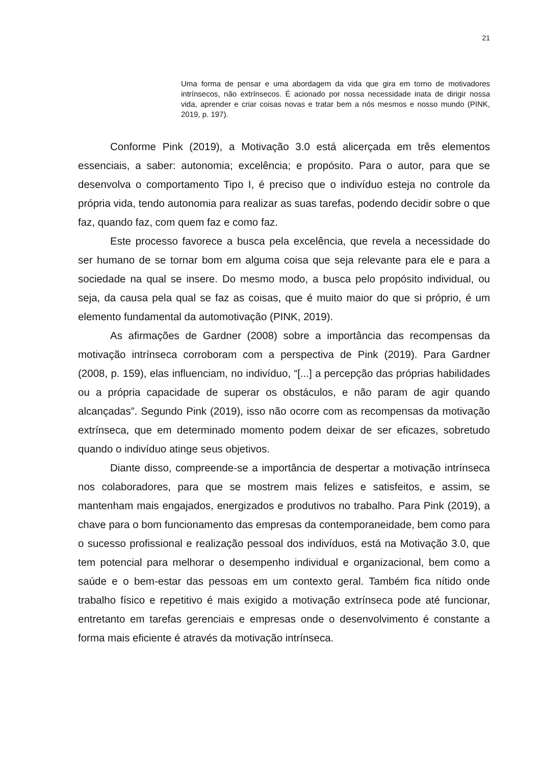21
Uma forma de pensar e uma abordagem da vida que gira em torno de motivadores intrínsecos, não extrínsecos. É acionado por nossa necessidade inata de dirigir nossa vida, aprender e criar coisas novas e tratar bem a nós mesmos e nosso mundo (PINK, 2019, p. 197).
Conforme Pink (2019), a Motivação 3.0 está alicerçada em três elementos essenciais, a saber: autonomia; excelência; e propósito. Para o autor, para que se desenvolva o comportamento Tipo I, é preciso que o indivíduo esteja no controle da própria vida, tendo autonomia para realizar as suas tarefas, podendo decidir sobre o que faz, quando faz, com quem faz e como faz.
Este processo favorece a busca pela excelência, que revela a necessidade do ser humano de se tornar bom em alguma coisa que seja relevante para ele e para a sociedade na qual se insere. Do mesmo modo, a busca pelo propósito individual, ou seja, da causa pela qual se faz as coisas, que é muito maior do que si próprio, é um elemento fundamental da automotivação (PINK, 2019).
As afirmações de Gardner (2008) sobre a importância das recompensas da motivação intrínseca corroboram com a perspectiva de Pink (2019). Para Gardner (2008, p. 159), elas influenciam, no indivíduo, “[...] a percepção das próprias habilidades ou a própria capacidade de superar os obstáculos, e não param de agir quando alcançadas”. Segundo Pink (2019), isso não ocorre com as recompensas da motivação extrínseca, que em determinado momento podem deixar de ser eficazes, sobretudo quando o indivíduo atinge seus objetivos.
Diante disso, compreende-se a importância de despertar a motivação intrínseca nos colaboradores, para que se mostrem mais felizes e satisfeitos, e assim, se mantenham mais engajados, energizados e produtivos no trabalho. Para Pink (2019), a chave para o bom funcionamento das empresas da contemporaneidade, bem como para o sucesso profissional e realização pessoal dos indivíduos, está na Motivação 3.0, que tem potencial para melhorar o desempenho individual e organizacional, bem como a saúde e o bem-estar das pessoas em um contexto geral. Também fica nítido onde trabalho físico e repetitivo é mais exigido a motivação extrínseca pode até funcionar, entretanto em tarefas gerenciais e empresas onde o desenvolvimento é constante a forma mais eficiente é através da motivação intrínseca.